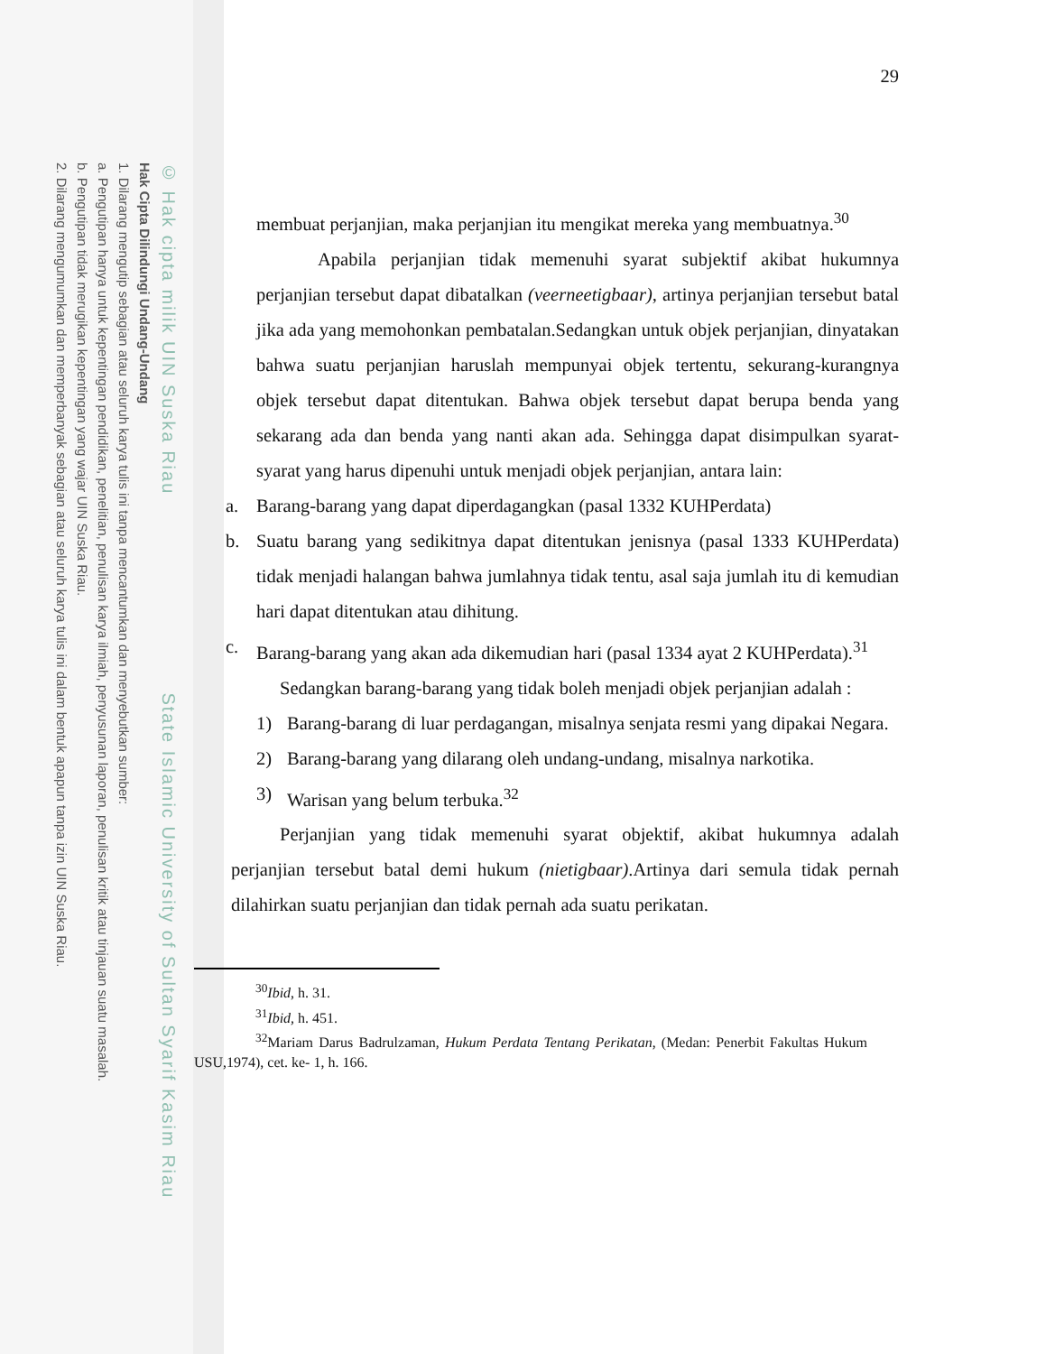© Hak cipta milik UIN Suska Riau State Islamic University of Sultan Syarif Kasim Riau
Hak Cipta Dilindungi Undang-Undang
1. Dilarang mengutip sebagian atau seluruh karya tulis ini tanpa mencantumkan dan menyebutkan sumber:
a. Pengutipan hanya untuk kepentingan pendidikan, penelitian, penulisan karya ilmiah, penyusunan laporan, penulisan kritik atau tinjauan suatu masalah.
b. Pengutipan tidak merugikan kepentingan yang wajar UIN Suska Riau.
2. Dilarang mengumumkan dan memperbanyak sebagian atau seluruh karya tulis ini dalam bentuk apapun tanpa izin UIN Suska Riau.
29
membuat perjanjian, maka perjanjian itu mengikat mereka yang membuatnya.<sup>30</sup>
Apabila perjanjian tidak memenuhi syarat subjektif akibat hukumnya perjanjian tersebut dapat dibatalkan (veerneetigbaar), artinya perjanjian tersebut batal jika ada yang memohonkan pembatalan.Sedangkan untuk objek perjanjian, dinyatakan bahwa suatu perjanjian haruslah mempunyai objek tertentu, sekurang-kurangnya objek tersebut dapat ditentukan. Bahwa objek tersebut dapat berupa benda yang sekarang ada dan benda yang nanti akan ada. Sehingga dapat disimpulkan syarat-syarat yang harus dipenuhi untuk menjadi objek perjanjian, antara lain:
a. Barang-barang yang dapat diperdagangkan (pasal 1332 KUHPerdata)
b. Suatu barang yang sedikitnya dapat ditentukan jenisnya (pasal 1333 KUHPerdata) tidak menjadi halangan bahwa jumlahnya tidak tentu, asal saja jumlah itu di kemudian hari dapat ditentukan atau dihitung.
c. Barang-barang yang akan ada dikemudian hari (pasal 1334 ayat 2 KUHPerdata).<sup>31</sup>
Sedangkan barang-barang yang tidak boleh menjadi objek perjanjian adalah :
1) Barang-barang di luar perdagangan, misalnya senjata resmi yang dipakai Negara.
2) Barang-barang yang dilarang oleh undang-undang, misalnya narkotika.
3) Warisan yang belum terbuka.<sup>32</sup>
Perjanjian yang tidak memenuhi syarat objektif, akibat hukumnya adalah perjanjian tersebut batal demi hukum (nietigbaar).Artinya dari semula tidak pernah dilahirkan suatu perjanjian dan tidak pernah ada suatu perikatan.
<sup>30</sup> Ibid, h. 31.
<sup>31</sup> Ibid, h. 451.
<sup>32</sup> Mariam Darus Badrulzaman, Hukum Perdata Tentang Perikatan, (Medan: Penerbit Fakultas Hukum USU,1974), cet. ke- 1, h. 166.